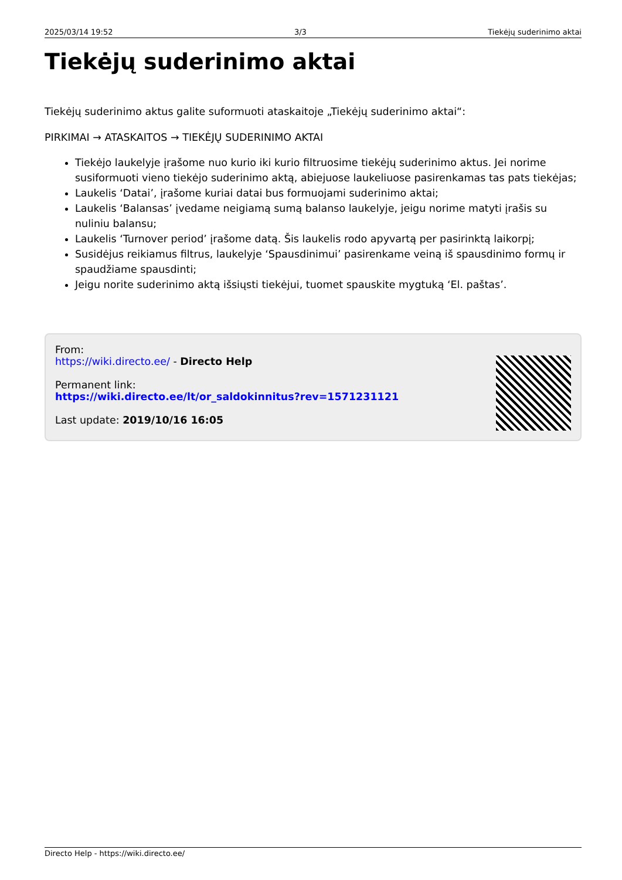2025/03/14 19:52 3/3 Tiekėjų suderinimo aktai
Tiekėjų suderinimo aktai
Tiekėjų suderinimo aktus galite suformuoti ataskaitoje „Tiekėjų suderinimo aktai“:
PIRKIMAI → ATASKAITOS → TIEKĖJŲ SUDERINIMO AKTAI
Tiekėjo laukelyje įrašome nuo kurio iki kurio filtruosime tiekėjų suderinimo aktus. Jei norime susiformuoti vieno tiekėjo suderinimo aktą, abiejuose laukeliuose pasirenkamas tas pats tiekėjas;
Laukelis ‘Datai’, įrašome kuriai datai bus formuojami suderinimo aktai;
Laukelis ‘Balansas’ įvedame neigiamą sumą balanso laukelyje, jeigu norime matyti įrašis su nuliniu balansu;
Laukelis ‘Turnover period’ įrašome datą. Šis laukelis rodo apyvartą per pasirinktą laikorpį;
Susidėjus reikiamus filtrus, laukelyje ‘Spausdinimui’ pasirenkame veiną iš spausdinimo formų ir spaudžiame spausdinti;
Jeigu norite suderinimo aktą išsiųsti tiekėjui, tuomet spauskite mygtuką ‘El. paštas’.
From:
https://wiki.directo.ee/ - Directo Help
Permanent link:
https://wiki.directo.ee/lt/or_saldokinnitus?rev=1571231121
Last update: 2019/10/16 16:05
Directo Help - https://wiki.directo.ee/